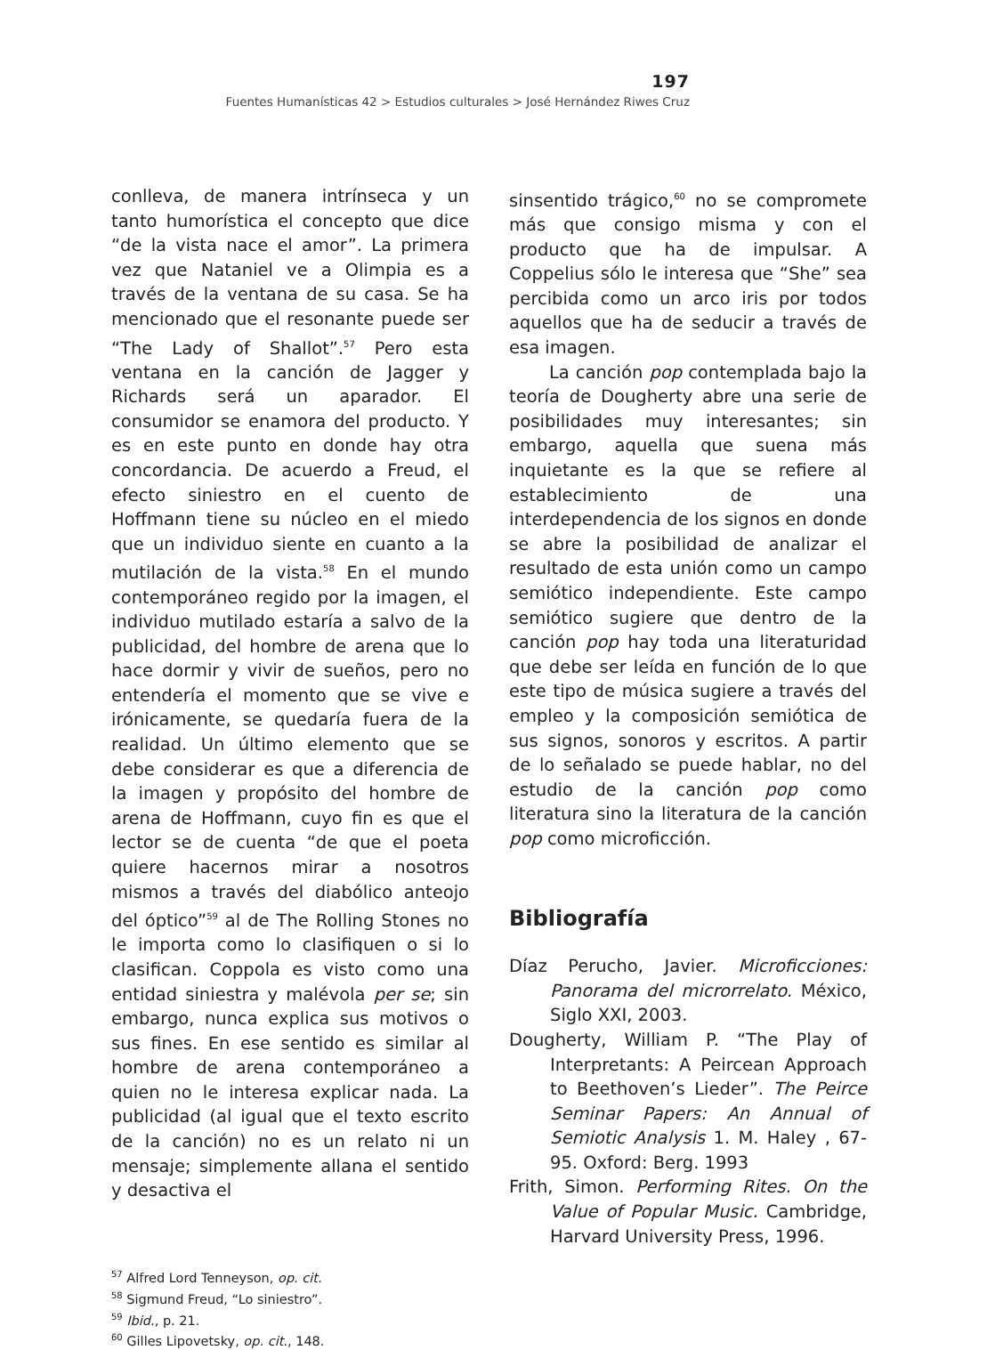197
Fuentes Humanísticas 42 > Estudios culturales > José Hernández Riwes Cruz
conlleva, de manera intrínseca y un tanto humorística el concepto que dice “de la vista nace el amor”. La primera vez que Nataniel ve a Olimpia es a través de la ventana de su casa. Se ha mencionado que el resonante puede ser “The Lady of Shallot”.<sup>57</sup> Pero esta ventana en la canción de Jagger y Richards será un aparador. El consumidor se enamora del producto. Y es en este punto en donde hay otra concordancia. De acuerdo a Freud, el efecto siniestro en el cuento de Hoffmann tiene su núcleo en el miedo que un individuo siente en cuanto a la mutilación de la vista.<sup>58</sup> En el mundo contemporáneo regido por la imagen, el individuo mutilado estaría a salvo de la publicidad, del hombre de arena que lo hace dormir y vivir de sueños, pero no entendería el momento que se vive e irónicamente, se quedaría fuera de la realidad. Un último elemento que se debe considerar es que a diferencia de la imagen y propósito del hombre de arena de Hoffmann, cuyo fin es que el lector se de cuenta “de que el poeta quiere hacernos mirar a nosotros mismos a través del diabólico anteojo del óptico”<sup>59</sup> al de The Rolling Stones no le importa como lo clasifiquen o si lo clasifican. Coppola es visto como una entidad siniestra y malévola per se; sin embargo, nunca explica sus motivos o sus fines. En ese sentido es similar al hombre de arena contemporáneo a quien no le interesa explicar nada. La publicidad (al igual que el texto escrito de la canción) no es un relato ni un mensaje; simplemente allana el sentido y desactiva el
<sup>57</sup> Alfred Lord Tenneyson, op. cit.
<sup>58</sup> Sigmund Freud, “Lo siniestro”.
<sup>59</sup> Ibid., p. 21.
<sup>60</sup> Gilles Lipovetsky, op. cit., 148.
sinsentido trágico,<sup>60</sup> no se compromete más que consigo misma y con el producto que ha de impulsar. A Coppelius sólo le interesa que “She” sea percibida como un arco iris por todos aquellos que ha de seducir a través de esa imagen.
La canción pop contemplada bajo la teoría de Dougherty abre una serie de posibilidades muy interesantes; sin embargo, aquella que suena más inquietante es la que se refiere al establecimiento de una interdependencia de los signos en donde se abre la posibilidad de analizar el resultado de esta unión como un campo semiótico independiente. Este campo semiótico sugiere que dentro de la canción pop hay toda una literaturidad que debe ser leída en función de lo que este tipo de música sugiere a través del empleo y la composición semiótica de sus signos, sonoros y escritos. A partir de lo señalado se puede hablar, no del estudio de la canción pop como literatura sino la literatura de la canción pop como microficción.
Bibliografía
Díaz Perucho, Javier. Microficciones: Panorama del microrrelato. México, Siglo XXI, 2003.
Dougherty, William P. “The Play of Interpretants: A Peircean Approach to Beethoven’s Lieder”. The Peirce Seminar Papers: An Annual of Semiotic Analysis 1. M. Haley , 67-95. Oxford: Berg. 1993
Frith, Simon. Performing Rites. On the Value of Popular Music. Cambridge, Harvard University Press, 1996.